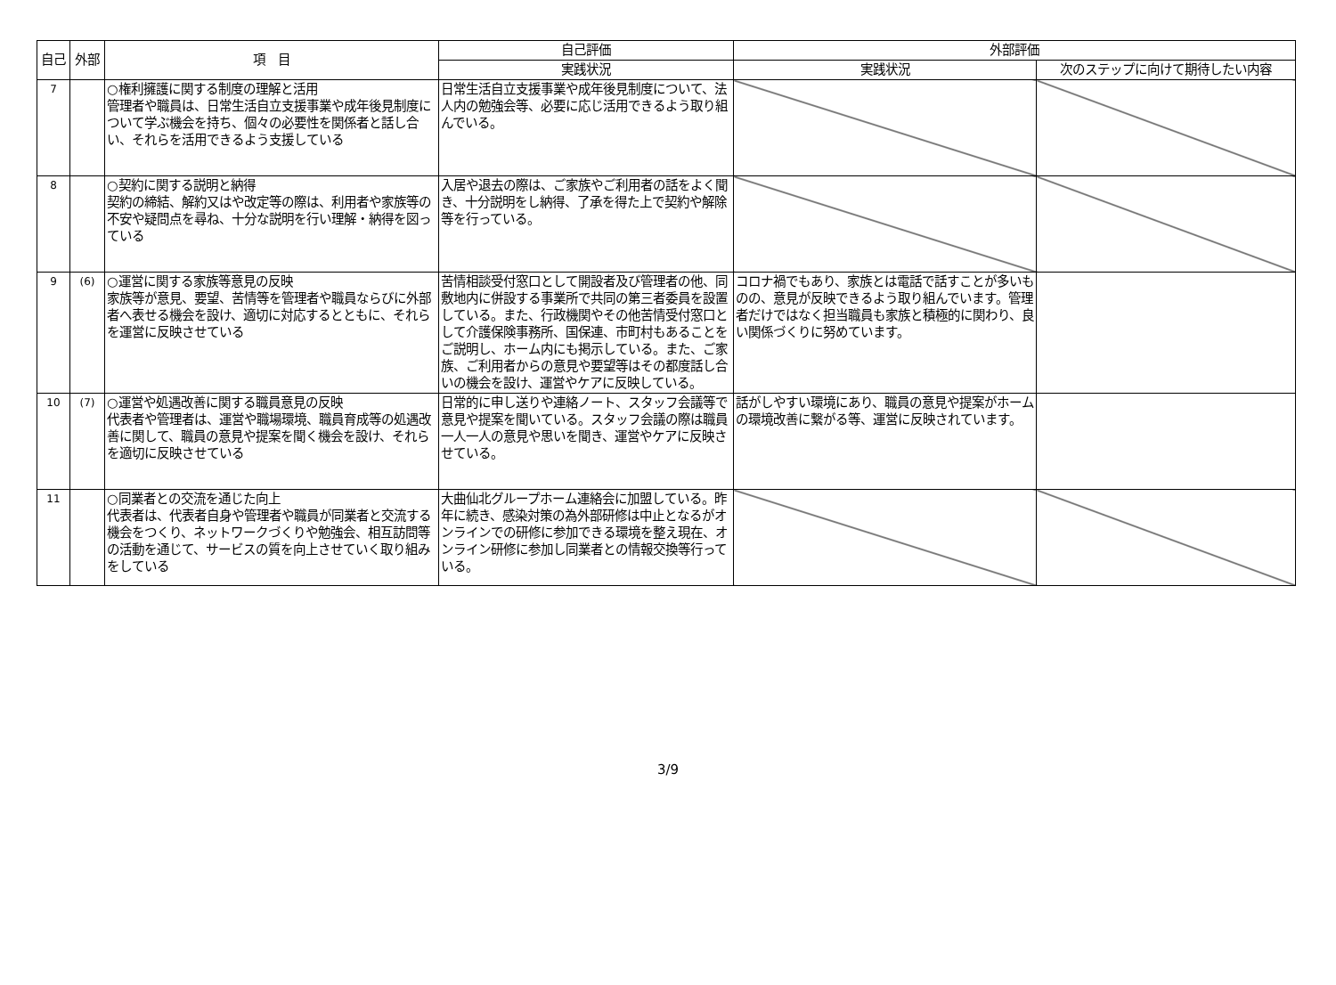| 自己 | 外部 | 項 目 | 自己評価 | 外部評価 | |
| --- | --- | --- | --- | --- | --- |
| | | | 実践状況 | 実践状況 | 次のステップに向けて期待したい内容 |
| 7 | | ○権利擁護に関する制度の理解と活用 管理者や職員は、日常生活自立支援事業や成年後見制度について学ぶ機会を持ち、個々の必要性を関係者と話し合い、それらを活用できるよう支援している | 日常生活自立支援事業や成年後見制度について、法人内の勉強会等、必要に応じ活用できるよう取り組んでいる。 | | |
| 8 | | ○契約に関する説明と納得 契約の締結、解約又はや改定等の際は、利用者や家族等の不安や疑問点を尋ね、十分な説明を行い理解・納得を図っている | 入居や退去の際は、ご家族やご利用者の話をよく聞き、十分説明をし納得、了承を得た上で契約や解除等を行っている。 | | |
| 9 | (6) | ○運営に関する家族等意見の反映 家族等が意見、要望、苦情等を管理者や職員ならびに外部者へ表せる機会を設け、適切に対応するとともに、それらを運営に反映させている | 苦情相談受付窓口として開設者及び管理者の他、同敷地内に併設する事業所で共同の第三者委員を設置している。また、行政機関やその他苦情受付窓口として介護保険事務所、国保連、市町村もあることをご説明し、ホーム内にも掲示している。また、ご家族、ご利用者からの意見や要望等はその都度話し合いの機会を設け、運営やケアに反映している。 | コロナ禍でもあり、家族とは電話で話すことが多いものの、意見が反映できるよう取り組んでいます。管理者だけではなく担当職員も家族と積極的に関わり、良い関係づくりに努めています。 | |
| 10 | (7) | ○運営や処遇改善に関する職員意見の反映 代表者や管理者は、運営や職場環境、職員育成等の処遇改善に関して、職員の意見や提案を聞く機会を設け、それらを適切に反映させている | 日常的に申し送りや連絡ノート、スタッフ会議等で意見や提案を聞いている。スタッフ会議の際は職員一人一人の意見や思いを聞き、運営やケアに反映させている。 | 話がしやすい環境にあり、職員の意見や提案がホームの環境改善に繋がる等、運営に反映されています。 | |
| 11 | | ○同業者との交流を通じた向上 代表者は、代表者自身や管理者や職員が同業者と交流する機会をつくり、ネットワークづくりや勉強会、相互訪問等の活動を通じて、サービスの質を向上させていく取り組みをしている | 大曲仙北グループホーム連絡会に加盟している。昨年に続き、感染対策の為外部研修は中止となるがオンラインでの研修に参加できる環境を整え現在、オンライン研修に参加し同業者との情報交換等行っている。 | | |
3/9